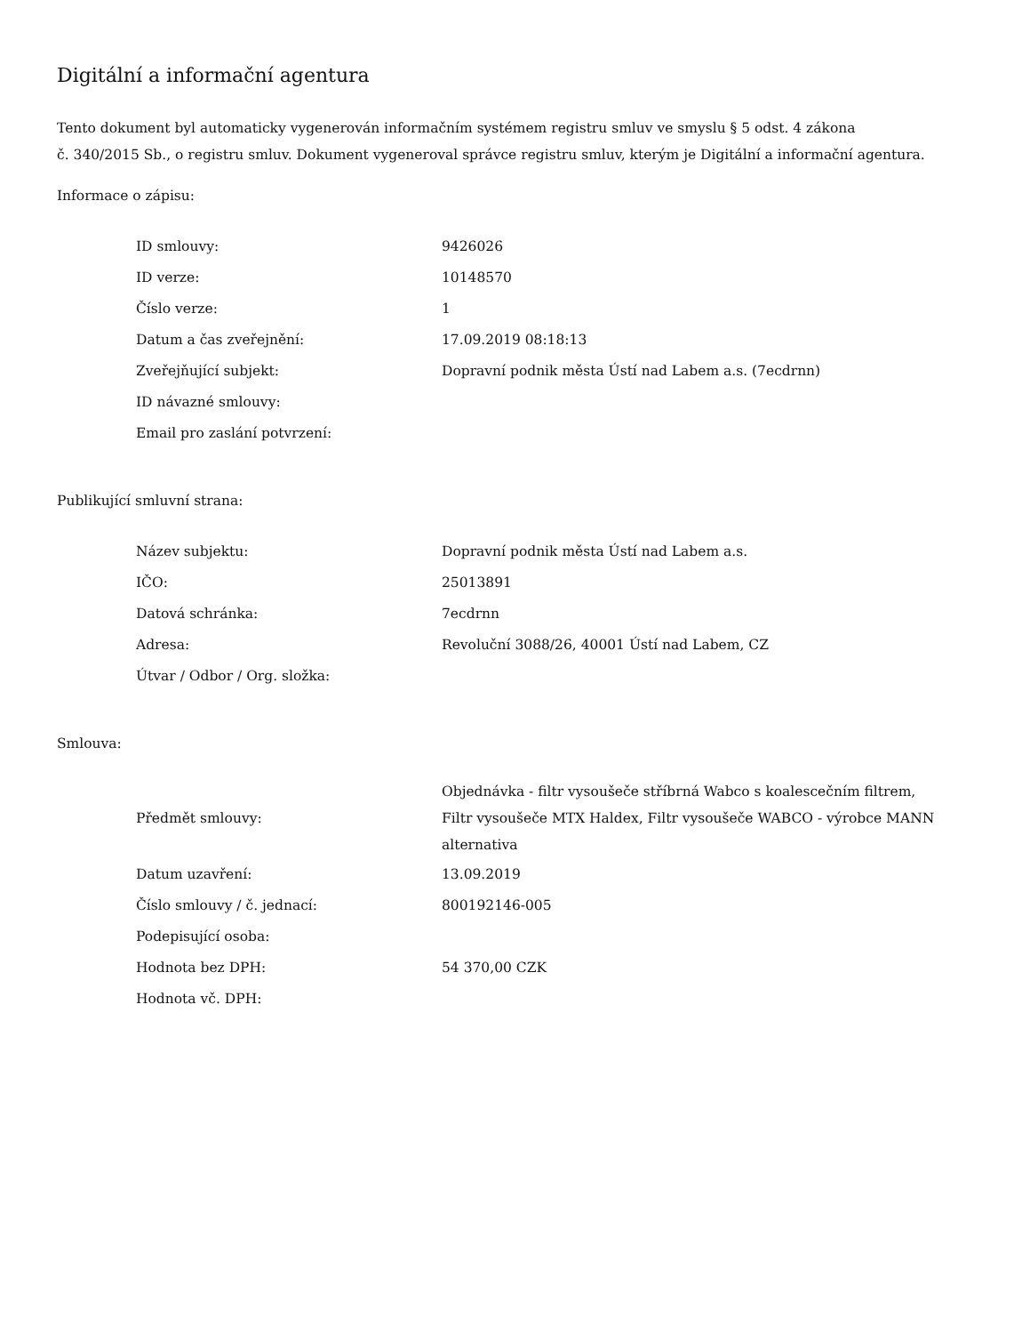Digitální a informační agentura
Tento dokument byl automaticky vygenerován informačním systémem registru smluv ve smyslu § 5 odst. 4 zákona
č. 340/2015 Sb., o registru smluv. Dokument vygeneroval správce registru smluv, kterým je Digitální a informační agentura.
Informace o zápisu:
| ID smlouvy: | 9426026 |
| ID verze: | 10148570 |
| Číslo verze: | 1 |
| Datum a čas zveřejnění: | 17.09.2019 08:18:13 |
| Zveřejňující subjekt: | Dopravní podnik města Ústí nad Labem a.s. (7ecdrnn) |
| ID návazné smlouvy: | |
| Email pro zaslání potvrzení: | |
Publikující smluvní strana:
| Název subjektu: | Dopravní podnik města Ústí nad Labem a.s. |
| IČO: | 25013891 |
| Datová schránka: | 7ecdrnn |
| Adresa: | Revoluční 3088/26, 40001 Ústí nad Labem, CZ |
| Útvar / Odbor / Org. složka: | |
Smlouva:
| Předmět smlouvy: | Objednávka - filtr vysoušeče stříbrná Wabco s koalescečním filtrem, Filtr vysoušeče MTX Haldex, Filtr vysoušeče WABCO - výrobce MANN alternativa |
| Datum uzavření: | 13.09.2019 |
| Číslo smlouvy / č. jednací: | 800192146-005 |
| Podepisující osoba: | |
| Hodnota bez DPH: | 54 370,00 CZK |
| Hodnota vč. DPH: | |